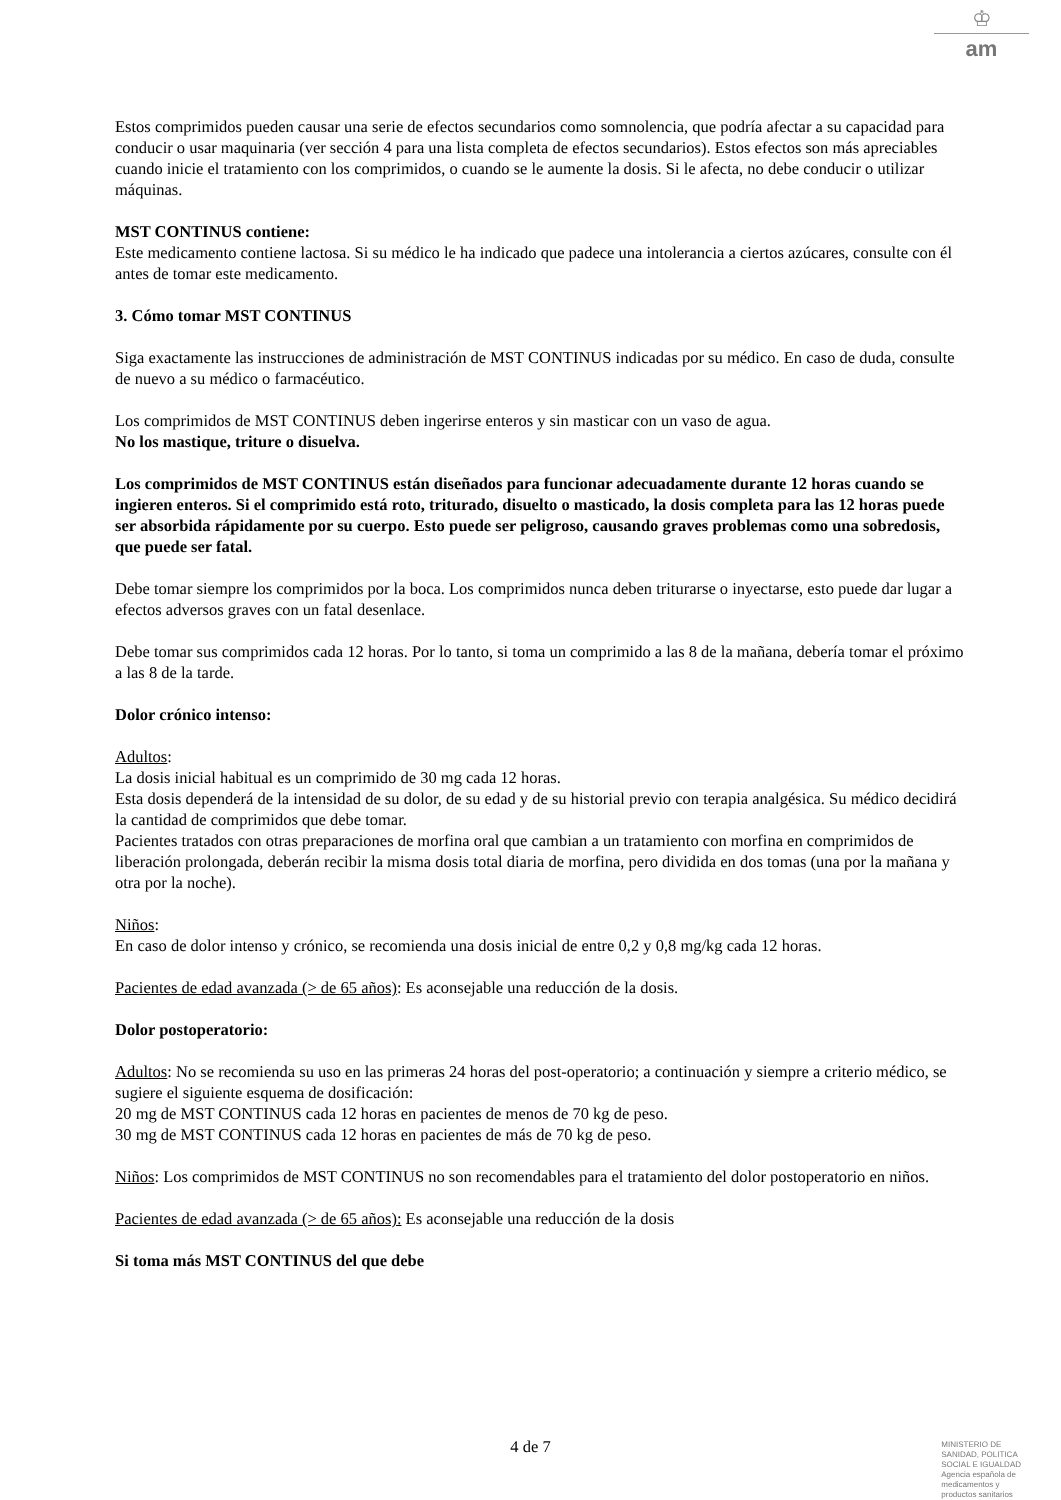♔
am
Estos comprimidos pueden causar una serie de efectos secundarios como somnolencia, que podría afectar a su capacidad para conducir o usar maquinaria (ver sección 4 para una lista completa de efectos secundarios). Estos efectos son más apreciables cuando inicie el tratamiento con los comprimidos, o cuando se le aumente la dosis. Si le afecta, no debe conducir o utilizar máquinas.
MST CONTINUS contiene:
Este medicamento contiene lactosa. Si su médico le ha indicado que padece una intolerancia a ciertos azúcares, consulte con él antes de tomar este medicamento.
3. Cómo tomar MST CONTINUS
Siga exactamente las instrucciones de administración de MST CONTINUS indicadas por su médico. En caso de duda, consulte de nuevo a su médico o farmacéutico.
Los comprimidos de MST CONTINUS deben ingerirse enteros y sin masticar con un vaso de agua.
No los mastique, triture o disuelva.
Los comprimidos de MST CONTINUS están diseñados para funcionar adecuadamente durante 12 horas cuando se ingieren enteros. Si el comprimido está roto, triturado, disuelto o masticado, la dosis completa para las 12 horas puede ser absorbida rápidamente por su cuerpo. Esto puede ser peligroso, causando graves problemas como una sobredosis, que puede ser fatal.
Debe tomar siempre los comprimidos por la boca. Los comprimidos nunca deben triturarse o inyectarse, esto puede dar lugar a efectos adversos graves con un fatal desenlace.
Debe tomar sus comprimidos cada 12 horas. Por lo tanto, si toma un comprimido a las 8 de la mañana, debería tomar el próximo a las 8 de la tarde.
Dolor crónico intenso:
Adultos:
La dosis inicial habitual es un comprimido de 30 mg cada 12 horas.
Esta dosis dependerá de la intensidad de su dolor, de su edad y de su historial previo con terapia analgésica. Su médico decidirá la cantidad de comprimidos que debe tomar.
Pacientes tratados con otras preparaciones de morfina oral que cambian a un tratamiento con morfina en comprimidos de liberación prolongada, deberán recibir la misma dosis total diaria de morfina, pero dividida en dos tomas (una por la mañana y otra por la noche).
Niños:
En caso de dolor intenso y crónico, se recomienda una dosis inicial de entre 0,2 y 0,8 mg/kg cada 12 horas.
Pacientes de edad avanzada (> de 65 años): Es aconsejable una reducción de la dosis.
Dolor postoperatorio:
Adultos: No se recomienda su uso en las primeras 24 horas del post-operatorio; a continuación y siempre a criterio médico, se sugiere el siguiente esquema de dosificación:
20 mg de MST CONTINUS cada 12 horas en pacientes de menos de 70 kg de peso.
30 mg de MST CONTINUS cada 12 horas en pacientes de más de 70 kg de peso.
Niños: Los comprimidos de MST CONTINUS no son recomendables para el tratamiento del dolor postoperatorio en niños.
Pacientes de edad avanzada (> de 65 años): Es aconsejable una reducción de la dosis
Si toma más MST CONTINUS del que debe
4 de 7
MINISTERIO DE
SANIDAD, POLITICA
SOCIAL E IGUALDAD
Agencia española de
medicamentos y
productos sanitarios